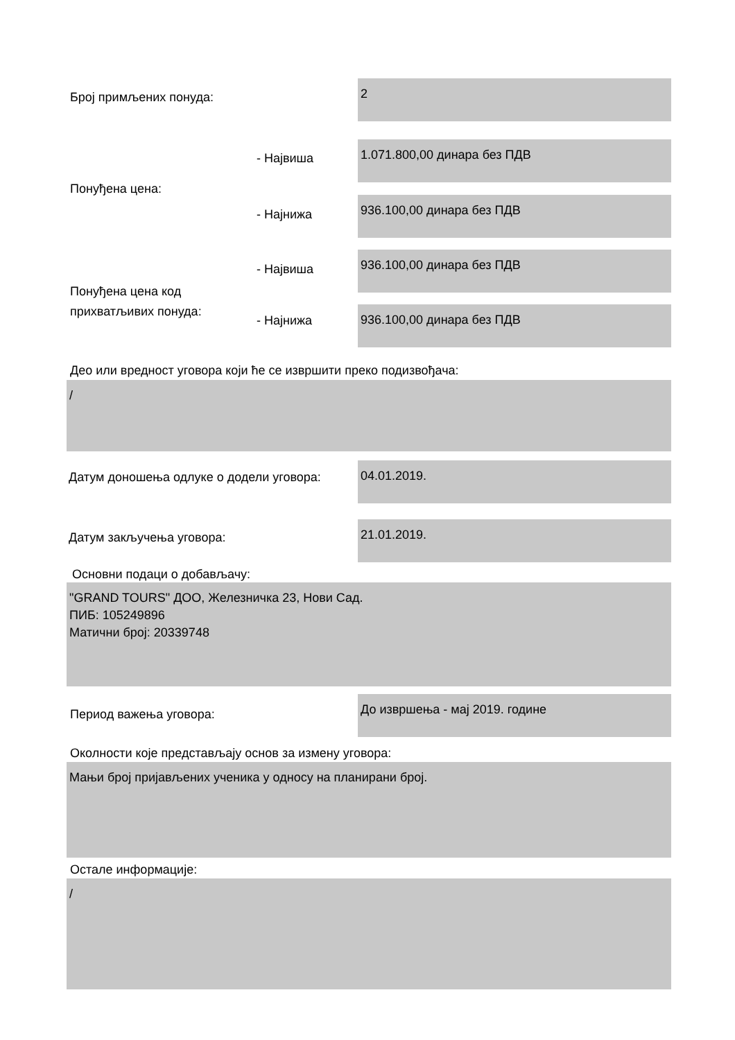Број примљених понуда:
2
- Највиша
1.071.800,00 динара без ПДВ
Понуђена цена:
- Најнижа
936.100,00 динара без ПДВ
- Највиша
936.100,00 динара без ПДВ
Понуђена цена код
прихватљивих понуда:
- Најнижа
936.100,00 динара без ПДВ
Део или вредност уговора који ће се извршити преко подизвођача:
/
Датум доношења одлуке о додели уговора:
04.01.2019.
Датум закључења уговора:
21.01.2019.
Основни подаци о добављачу:
"GRAND TOURS" ДОО, Железничка 23, Нови Сад.
ПИБ: 105249896
Матични број: 20339748
Период важења уговора:
До извршења - мај 2019. године
Околности које представљају основ за измену уговора:
Мањи број пријављених ученика у односу на планирани број.
Остале информације:
/